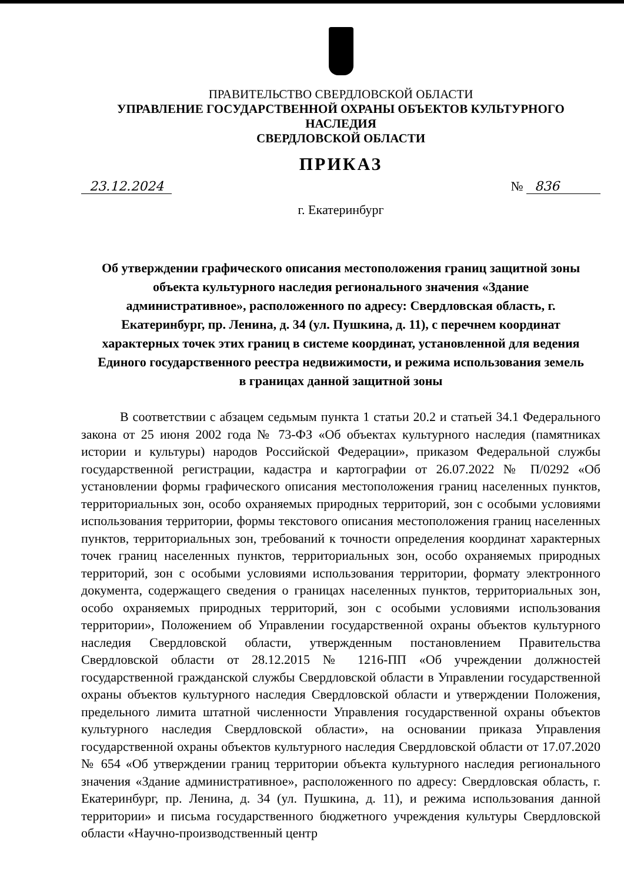ПРАВИТЕЛЬСТВО СВЕРДЛОВСКОЙ ОБЛАСТИ
УПРАВЛЕНИЕ ГОСУДАРСТВЕННОЙ ОХРАНЫ ОБЪЕКТОВ КУЛЬТУРНОГО НАСЛЕДИЯ
СВЕРДЛОВСКОЙ ОБЛАСТИ
ПРИКАЗ
23.12.2024 № 836
г. Екатеринбург
Об утверждении графического описания местоположения границ защитной зоны объекта культурного наследия регионального значения «Здание административное», расположенного по адресу: Свердловская область, г. Екатеринбург, пр. Ленина, д. 34 (ул. Пушкина, д. 11), с перечнем координат характерных точек этих границ в системе координат, установленной для ведения Единого государственного реестра недвижимости, и режима использования земель в границах данной защитной зоны
В соответствии с абзацем седьмым пункта 1 статьи 20.2 и статьей 34.1 Федерального закона от 25 июня 2002 года № 73-ФЗ «Об объектах культурного наследия (памятниках истории и культуры) народов Российской Федерации», приказом Федеральной службы государственной регистрации, кадастра и картографии от 26.07.2022 № П/0292 «Об установлении формы графического описания местоположения границ населенных пунктов, территориальных зон, особо охраняемых природных территорий, зон с особыми условиями использования территории, формы текстового описания местоположения границ населенных пунктов, территориальных зон, требований к точности определения координат характерных точек границ населенных пунктов, территориальных зон, особо охраняемых природных территорий, зон с особыми условиями использования территории, формату электронного документа, содержащего сведения о границах населенных пунктов, территориальных зон, особо охраняемых природных территорий, зон с особыми условиями использования территории», Положением об Управлении государственной охраны объектов культурного наследия Свердловской области, утвержденным постановлением Правительства Свердловской области от 28.12.2015 № 1216-ПП «Об учреждении должностей государственной гражданской службы Свердловской области в Управлении государственной охраны объектов культурного наследия Свердловской области и утверждении Положения, предельного лимита штатной численности Управления государственной охраны объектов культурного наследия Свердловской области», на основании приказа Управления государственной охраны объектов культурного наследия Свердловской области от 17.07.2020 № 654 «Об утверждении границ территории объекта культурного наследия регионального значения «Здание административное», расположенного по адресу: Свердловская область, г. Екатеринбург, пр. Ленина, д. 34 (ул. Пушкина, д. 11), и режима использования данной территории» и письма государственного бюджетного учреждения культуры Свердловской области «Научно-производственный центр